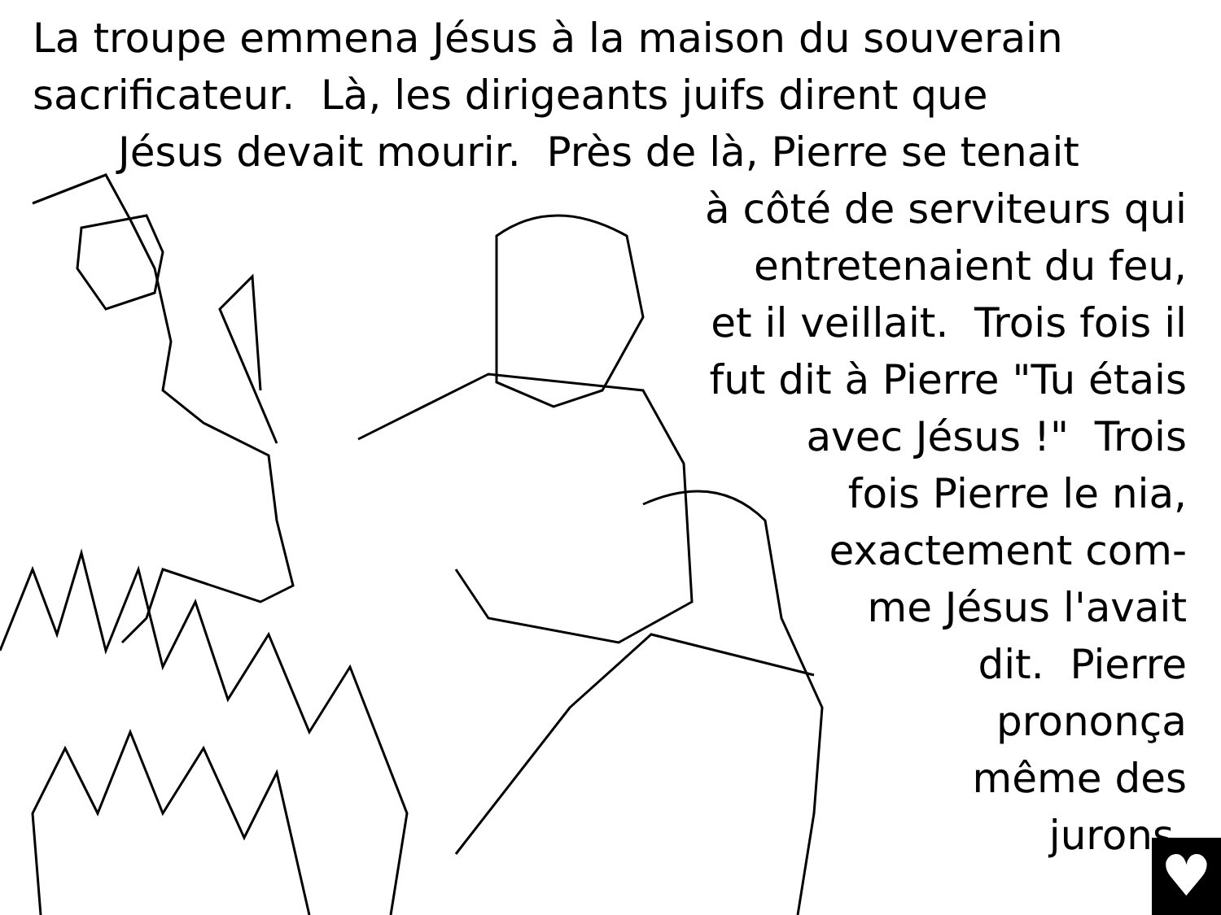La troupe emmena Jésus à la maison du souverain
sacrificateur. Là, les dirigeants juifs dirent que
Jésus devait mourir. Près de là, Pierre se tenait
à côté de serviteurs qui
entretenaient du feu,
et il veillait. Trois fois il
fut dit à Pierre "Tu étais
avec Jésus !" Trois
fois Pierre le nia,
exactement com-
me Jésus l'avait
dit. Pierre
prononça
même des
jurons.
♥